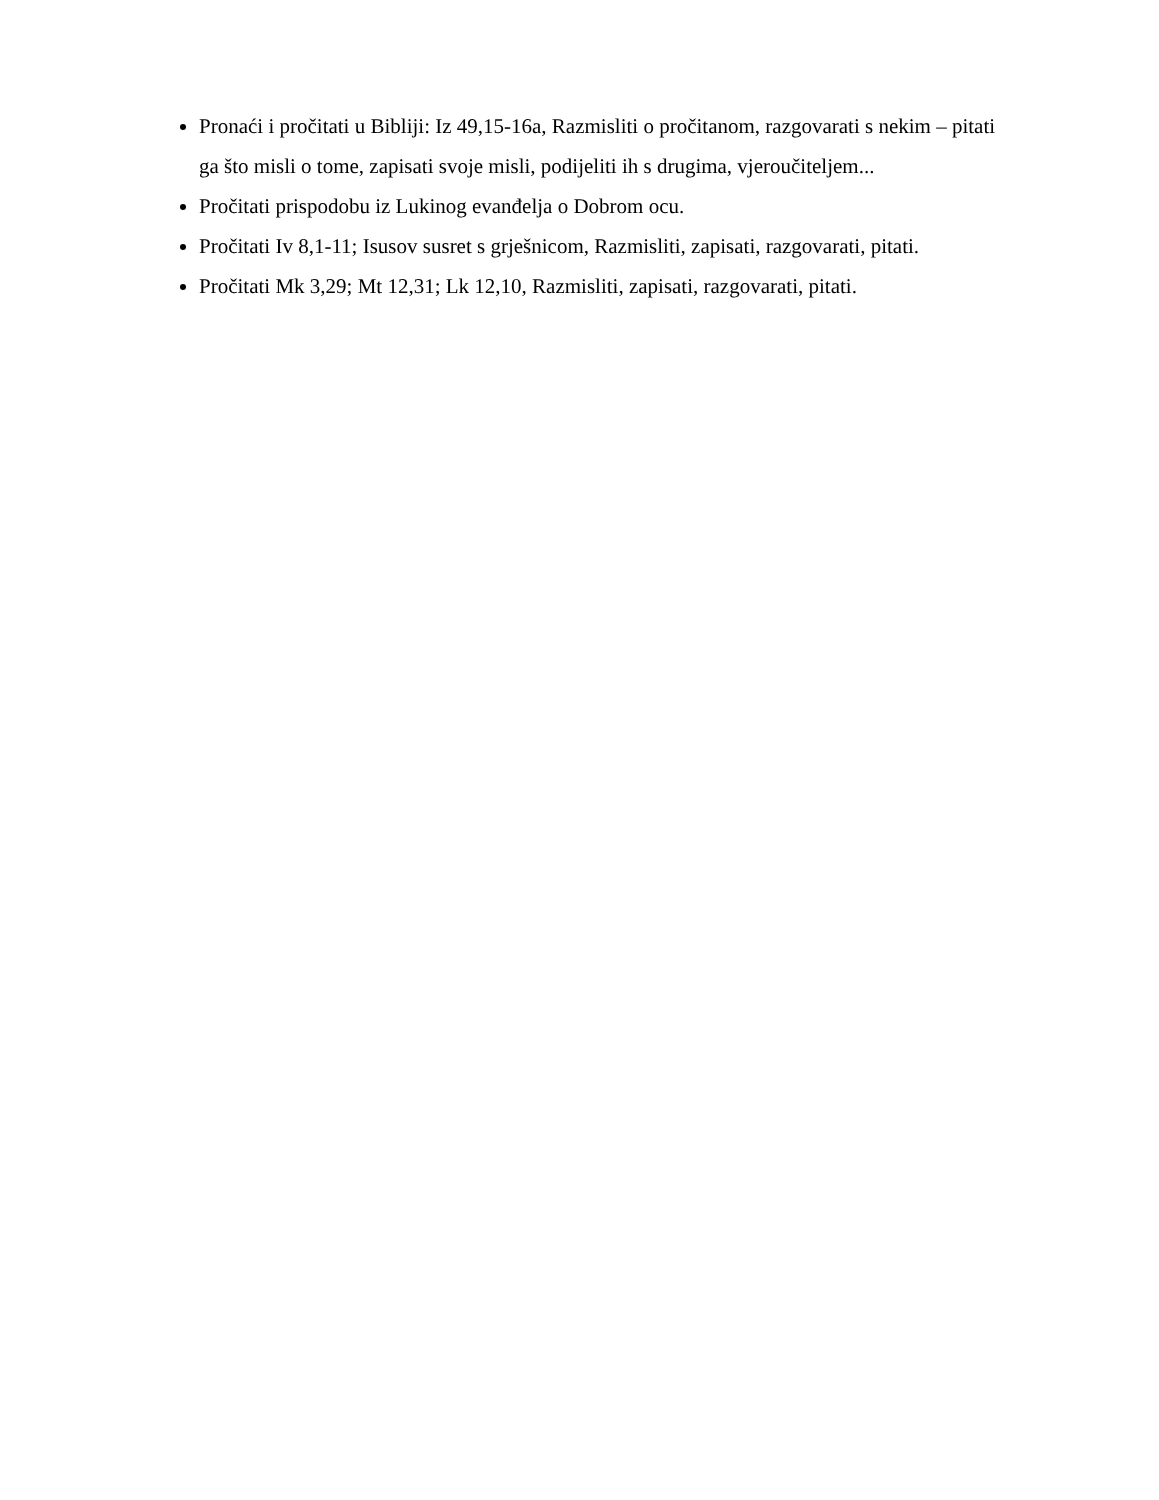Pronaći i pročitati u Bibliji: Iz 49,15-16a, Razmisliti o pročitanom, razgovarati s nekim – pitati ga što misli o tome, zapisati svoje misli, podijeliti ih s drugima, vjeroučiteljem...
Pročitati prispodobu iz Lukinog evanđelja o Dobrom ocu.
Pročitati Iv 8,1-11; Isusov susret s grješnicom, Razmisliti, zapisati, razgovarati, pitati.
Pročitati Mk 3,29; Mt 12,31; Lk 12,10, Razmisliti, zapisati, razgovarati, pitati.